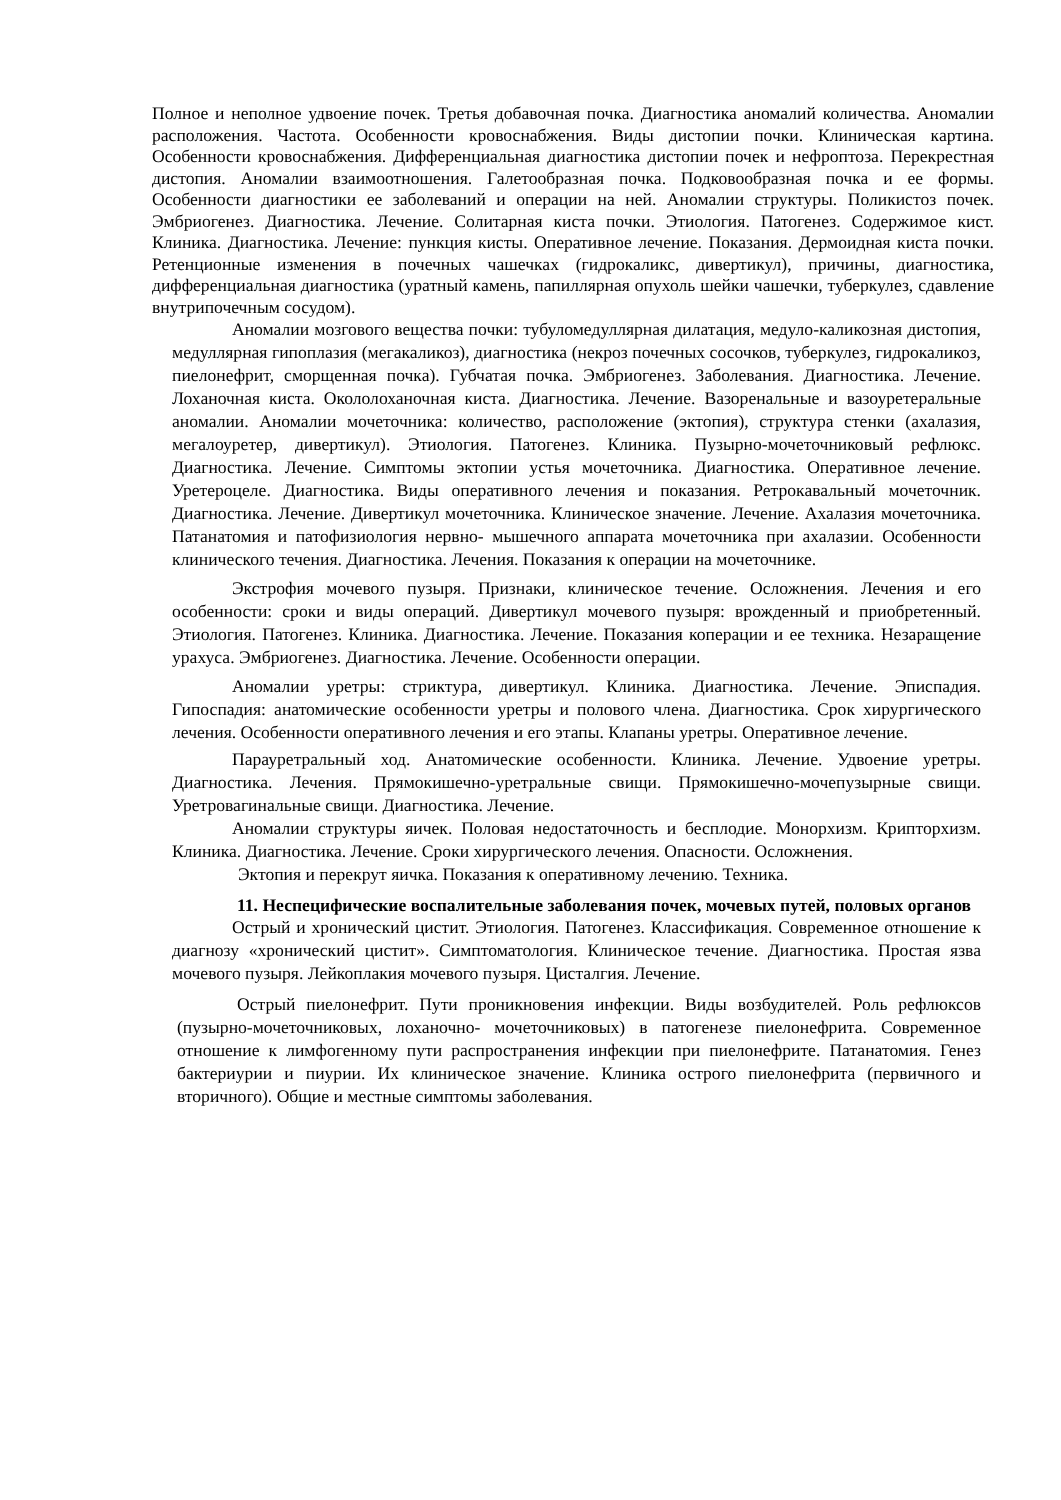Полное и неполное удвоение почек. Третья добавочная почка. Диагностика аномалий количества. Аномалии расположения. Частота. Особенности кровоснабжения. Виды дистопии почки. Клиническая картина. Особенности кровоснабжения. Дифференциальная диагностика дистопии почек и нефроптоза. Перекрестная дистопия. Аномалии взаимоотношения. Галетообразная почка. Подковообразная почка и ее формы. Особенности диагностики ее заболеваний и операции на ней. Аномалии структуры. Поликистоз почек. Эмбриогенез. Диагностика. Лечение. Солитарная киста почки. Этиология. Патогенез. Содержимое кист. Клиника. Диагностика. Лечение: пункция кисты. Оперативное лечение. Показания. Дермоидная киста почки. Ретенционные изменения в почечных чашечках (гидрокаликс, дивертикул), причины, диагностика, дифференциальная диагностика (уратный камень, папиллярная опухоль шейки чашечки, туберкулез, сдавление внутрипочечным сосудом).
Аномалии мозгового вещества почки: тубуломедуллярная дилатация, медуло-каликозная дистопия, медуллярная гипоплазия (мегакаликоз), диагностика (некроз почечных сосочков, туберкулез, гидрокаликоз, пиелонефрит, сморщенная почка). Губчатая почка. Эмбриогенез. Заболевания. Диагностика. Лечение. Лоханочная киста. Окололоханочная киста. Диагностика. Лечение. Вазоренальные и вазоуретеральные аномалии. Аномалии мочеточника: количество, расположение (эктопия), структура стенки (ахалазия, мегалоуретер, дивертикул). Этиология. Патогенез. Клиника. Пузырно-мочеточниковый рефлюкс. Диагностика. Лечение. Симптомы эктопии устья мочеточника. Диагностика. Оперативное лечение. Уретероцеле. Диагностика. Виды оперативного лечения и показания. Ретрокавальный мочеточник. Диагностика. Лечение. Дивертикул мочеточника. Клиническое значение. Лечение. Ахалазия мочеточника. Патанатомия и патофизиология нервно- мышечного аппарата мочеточника при ахалазии. Особенности клинического течения. Диагностика. Лечения. Показания к операции на мочеточнике.
Экстрофия мочевого пузыря. Признаки, клиническое течение. Осложнения. Лечения и его особенности: сроки и виды операций. Дивертикул мочевого пузыря: врожденный и приобретенный. Этиология. Патогенез. Клиника. Диагностика. Лечение. Показания коперации и ее техника. Незаращение урахуса. Эмбриогенез. Диагностика. Лечение. Особенности операции.
Аномалии уретры: стриктура, дивертикул. Клиника. Диагностика. Лечение. Эписпадия. Гипоспадия: анатомические особенности уретры и полового члена. Диагностика. Срок хирургического лечения. Особенности оперативного лечения и его этапы. Клапаны уретры. Оперативное лечение.
Парауретральный ход. Анатомические особенности. Клиника. Лечение. Удвоение уретры. Диагностика. Лечения. Прямокишечно-уретральные свищи. Прямокишечно-мочепузырные свищи. Уретровагинальные свищи. Диагностика. Лечение.
Аномалии структуры яичек. Половая недостаточность и бесплодие. Монорхизм. Крипторхизм. Клиника. Диагностика. Лечение. Сроки хирургического лечения. Опасности. Осложнения.
Эктопия и перекрут яичка. Показания к оперативному лечению. Техника.
11. Неспецифические воспалительные заболевания почек, мочевых путей, половых органов
Острый и хронический цистит. Этиология. Патогенез. Классификация. Современное отношение к диагнозу «хронический цистит». Симптоматология. Клиническое течение. Диагностика. Простая язва мочевого пузыря. Лейкоплакия мочевого пузыря. Цисталгия. Лечение.
Острый пиелонефрит. Пути проникновения инфекции. Виды возбудителей. Роль рефлюксов (пузырно-мочеточниковых, лоханочно- мочеточниковых) в патогенезе пиелонефрита. Современное отношение к лимфогенному пути распространения инфекции при пиелонефрите. Патанатомия. Генез бактериурии и пиурии. Их клиническое значение. Клиника острого пиелонефрита (первичного и вторичного). Общие и местные симптомы заболевания.